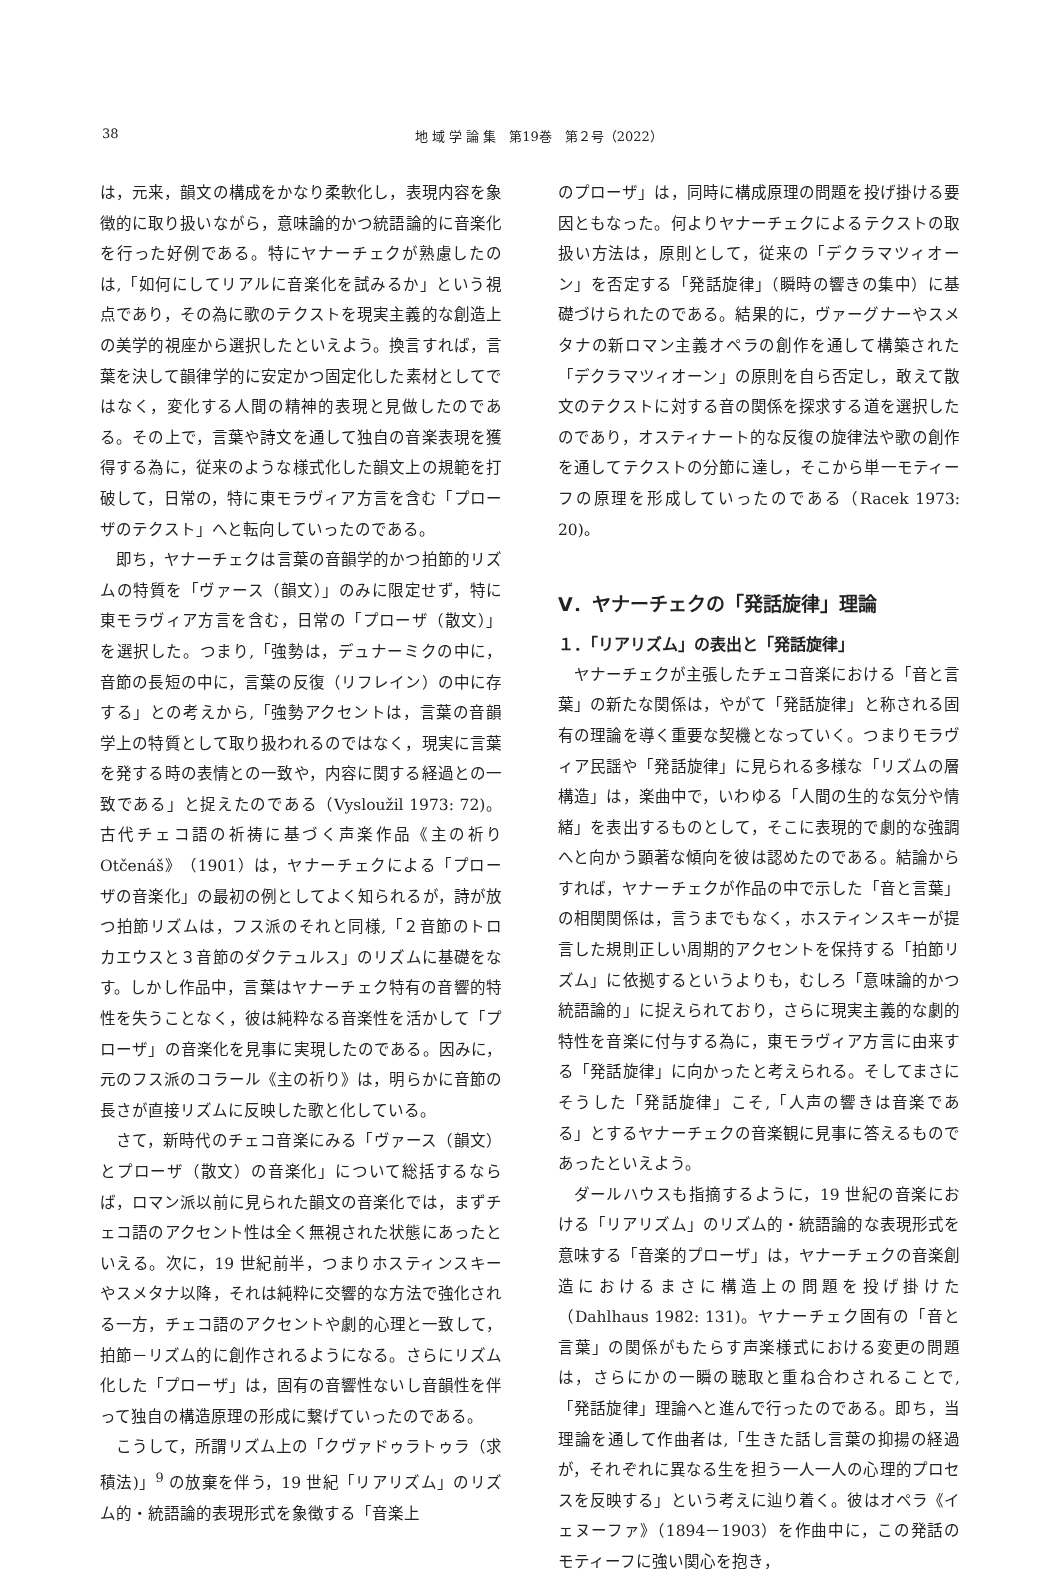38 地 域 学 論 集　第19巻　第２号（2022）
は，元来，韻文の構成をかなり柔軟化し，表現内容を象徴的に取り扱いながら，意味論的かつ統語論的に音楽化を行った好例である。特にヤナーチェクが熟慮したのは,「如何にしてリアルに音楽化を試みるか」という視点であり，その為に歌のテクストを現実主義的な創造上の美学的視座から選択したといえよう。換言すれば，言葉を決して韻律学的に安定かつ固定化した素材としてではなく，変化する人間の精神的表現と見做したのである。その上で，言葉や詩文を通して独自の音楽表現を獲得する為に，従来のような様式化した韻文上の規範を打破して，日常の，特に東モラヴィア方言を含む「プローザのテクスト」へと転向していったのである。
即ち，ヤナーチェクは言葉の音韻学的かつ拍節的リズムの特質を「ヴァース（韻文）」のみに限定せず，特に東モラヴィア方言を含む，日常の「プローザ（散文）」を選択した。つまり,「強勢は，デュナーミクの中に，音節の長短の中に，言葉の反復（リフレイン）の中に存する」との考えから,「強勢アクセントは，言葉の音韻学上の特質として取り扱われるのではなく，現実に言葉を発する時の表情との一致や，内容に関する経過との一致である」と捉えたのである（Vysloužil 1973: 72)。古代チェコ語の祈祷に基づく声楽作品《主の祈り Otčenáš》（1901）は，ヤナーチェクによる「プローザの音楽化」の最初の例としてよく知られるが，詩が放つ拍節リズムは，フス派のそれと同様,「２音節のトロカエウスと３音節のダクテュルス」のリズムに基礎をなす。しかし作品中，言葉はヤナーチェク特有の音響的特性を失うことなく，彼は純粋なる音楽性を活かして「プローザ」の音楽化を見事に実現したのである。因みに，元のフス派のコラール《主の祈り》は，明らかに音節の長さが直接リズムに反映した歌と化している。
さて，新時代のチェコ音楽にみる「ヴァース（韻文）とプローザ（散文）の音楽化」について総括するならば，ロマン派以前に見られた韻文の音楽化では，まずチェコ語のアクセント性は全く無視された状態にあったといえる。次に，19 世紀前半，つまりホスティンスキーやスメタナ以降，それは純粋に交響的な方法で強化される一方，チェコ語のアクセントや劇的心理と一致して，拍節－リズム的に創作されるようになる。さらにリズム化した「プローザ」は，固有の音響性ないし音韻性を伴って独自の構造原理の形成に繋げていったのである。
こうして，所謂リズム上の「クヴァドゥラトゥラ（求積法)」<sup>9</sup> の放棄を伴う，19 世紀「リアリズム」のリズム的・統語論的表現形式を象徴する「音楽上
のプローザ」は，同時に構成原理の問題を投げ掛ける要因ともなった。何よりヤナーチェクによるテクストの取扱い方法は，原則として，従来の「デクラマツィオーン」を否定する「発話旋律」（瞬時の響きの集中）に基礎づけられたのである。結果的に，ヴァーグナーやスメタナの新ロマン主義オペラの創作を通して構築された「デクラマツィオーン」の原則を自ら否定し，敢えて散文のテクストに対する音の関係を探求する道を選択したのであり，オスティナート的な反復の旋律法や歌の創作を通してテクストの分節に達し，そこから単一モティーフの原理を形成していったのである（Racek 1973: 20)。
Ⅴ．ヤナーチェクの「発話旋律」理論
１．「リアリズム」の表出と「発話旋律」
ヤナーチェクが主張したチェコ音楽における「音と言葉」の新たな関係は，やがて「発話旋律」と称される固有の理論を導く重要な契機となっていく。つまりモラヴィア民謡や「発話旋律」に見られる多様な「リズムの層構造」は，楽曲中で，いわゆる「人間の生的な気分や情緒」を表出するものとして，そこに表現的で劇的な強調へと向かう顕著な傾向を彼は認めたのである。結論からすれば，ヤナーチェクが作品の中で示した「音と言葉」の相関関係は，言うまでもなく，ホスティンスキーが提言した規則正しい周期的アクセントを保持する「拍節リズム」に依拠するというよりも，むしろ「意味論的かつ統語論的」に捉えられており，さらに現実主義的な劇的特性を音楽に付与する為に，東モラヴィア方言に由来する「発話旋律」に向かったと考えられる。そしてまさにそうした「発話旋律」こそ,「人声の響きは音楽である」とするヤナーチェクの音楽観に見事に答えるものであったといえよう。
ダールハウスも指摘するように，19 世紀の音楽における「リアリズム」のリズム的・統語論的な表現形式を意味する「音楽的プローザ」は，ヤナーチェクの音楽創造におけるまさに構造上の問題を投げ掛けた（Dahlhaus 1982: 131)。ヤナーチェク固有の「音と言葉」の関係がもたらす声楽様式における変更の問題は，さらにかの一瞬の聴取と重ね合わされることで,「発話旋律」理論へと進んで行ったのである。即ち，当理論を通して作曲者は,「生きた話し言葉の抑揚の経過が，それぞれに異なる生を担う一人一人の心理的プロセスを反映する」という考えに辿り着く。彼はオペラ《イェヌーファ》（1894－1903）を作曲中に，この発話のモティーフに強い関心を抱き，